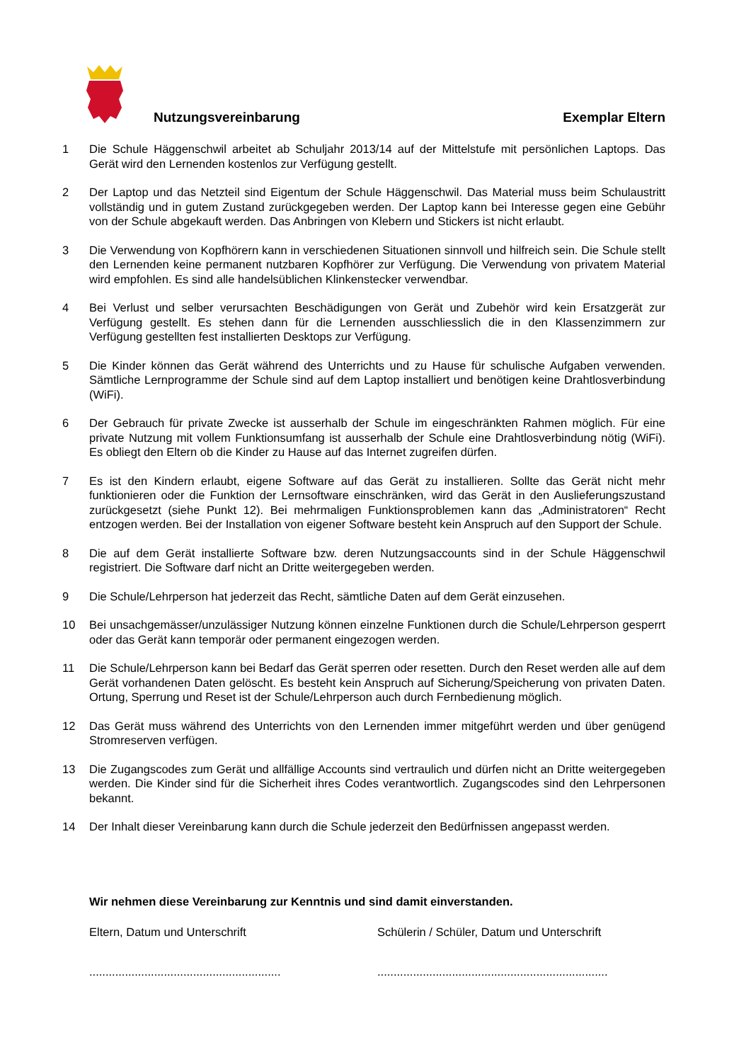Nutzungsvereinbarung Exemplar Eltern
1 Die Schule Häggenschwil arbeitet ab Schuljahr 2013/14 auf der Mittelstufe mit persönlichen Laptops. Das Gerät wird den Lernenden kostenlos zur Verfügung gestellt.
2 Der Laptop und das Netzteil sind Eigentum der Schule Häggenschwil. Das Material muss beim Schulaustritt vollständig und in gutem Zustand zurückgegeben werden. Der Laptop kann bei Interesse gegen eine Gebühr von der Schule abgekauft werden. Das Anbringen von Klebern und Stickers ist nicht erlaubt.
3 Die Verwendung von Kopfhörern kann in verschiedenen Situationen sinnvoll und hilfreich sein. Die Schule stellt den Lernenden keine permanent nutzbaren Kopfhörer zur Verfügung. Die Verwendung von privatem Material wird empfohlen. Es sind alle handelsüblichen Klinkenstecker verwendbar.
4 Bei Verlust und selber verursachten Beschädigungen von Gerät und Zubehör wird kein Ersatzgerät zur Verfügung gestellt. Es stehen dann für die Lernenden ausschliesslich die in den Klassenzimmern zur Verfügung gestellten fest installierten Desktops zur Verfügung.
5 Die Kinder können das Gerät während des Unterrichts und zu Hause für schulische Aufgaben verwenden. Sämtliche Lernprogramme der Schule sind auf dem Laptop installiert und benötigen keine Drahtlosverbindung (WiFi).
6 Der Gebrauch für private Zwecke ist ausserhalb der Schule im eingeschränkten Rahmen möglich. Für eine private Nutzung mit vollem Funktionsumfang ist ausserhalb der Schule eine Drahtlosverbindung nötig (WiFi). Es obliegt den Eltern ob die Kinder zu Hause auf das Internet zugreifen dürfen.
7 Es ist den Kindern erlaubt, eigene Software auf das Gerät zu installieren. Sollte das Gerät nicht mehr funktionieren oder die Funktion der Lernsoftware einschränken, wird das Gerät in den Auslieferungs­zustand zurückgesetzt (siehe Punkt 12). Bei mehrmaligen Funktionsproblemen kann das „Administra­toren“ Recht entzogen werden. Bei der Installation von eigener Software besteht kein Anspruch auf den Support der Schule.
8 Die auf dem Gerät installierte Software bzw. deren Nutzungsaccounts sind in der Schule Häggen­schwil registriert. Die Software darf nicht an Dritte weitergegeben werden.
9 Die Schule/Lehrperson hat jederzeit das Recht, sämtliche Daten auf dem Gerät einzusehen.
10 Bei unsachgemässer/unzulässiger Nutzung können einzelne Funktionen durch die Schule/Lehrperson gesperrt oder das Gerät kann temporär oder permanent eingezogen werden.
11 Die Schule/Lehrperson kann bei Bedarf das Gerät sperren oder resetten. Durch den Reset werden alle auf dem Gerät vorhandenen Daten gelöscht. Es besteht kein Anspruch auf Siche­rung/Speicherung von privaten Daten. Ortung, Sperrung und Reset ist der Schule/Lehrperson auch durch Fernbedienung möglich.
12 Das Gerät muss während des Unterrichts von den Lernenden immer mitgeführt werden und über genügend Stromreserven verfügen.
13 Die Zugangscodes zum Gerät und allfällige Accounts sind vertraulich und dürfen nicht an Dritte weitergegeben werden. Die Kinder sind für die Sicherheit ihres Codes verantwortlich. Zugangscodes sind den Lehrpersonen bekannt.
14 Der Inhalt dieser Vereinbarung kann durch die Schule jederzeit den Bedürfnissen angepasst werden.
Wir nehmen diese Vereinbarung zur Kenntnis und sind damit einverstanden.
Eltern, Datum und Unterschrift Schülerin / Schüler, Datum und Unterschrift
...........................................................
.......................................................................